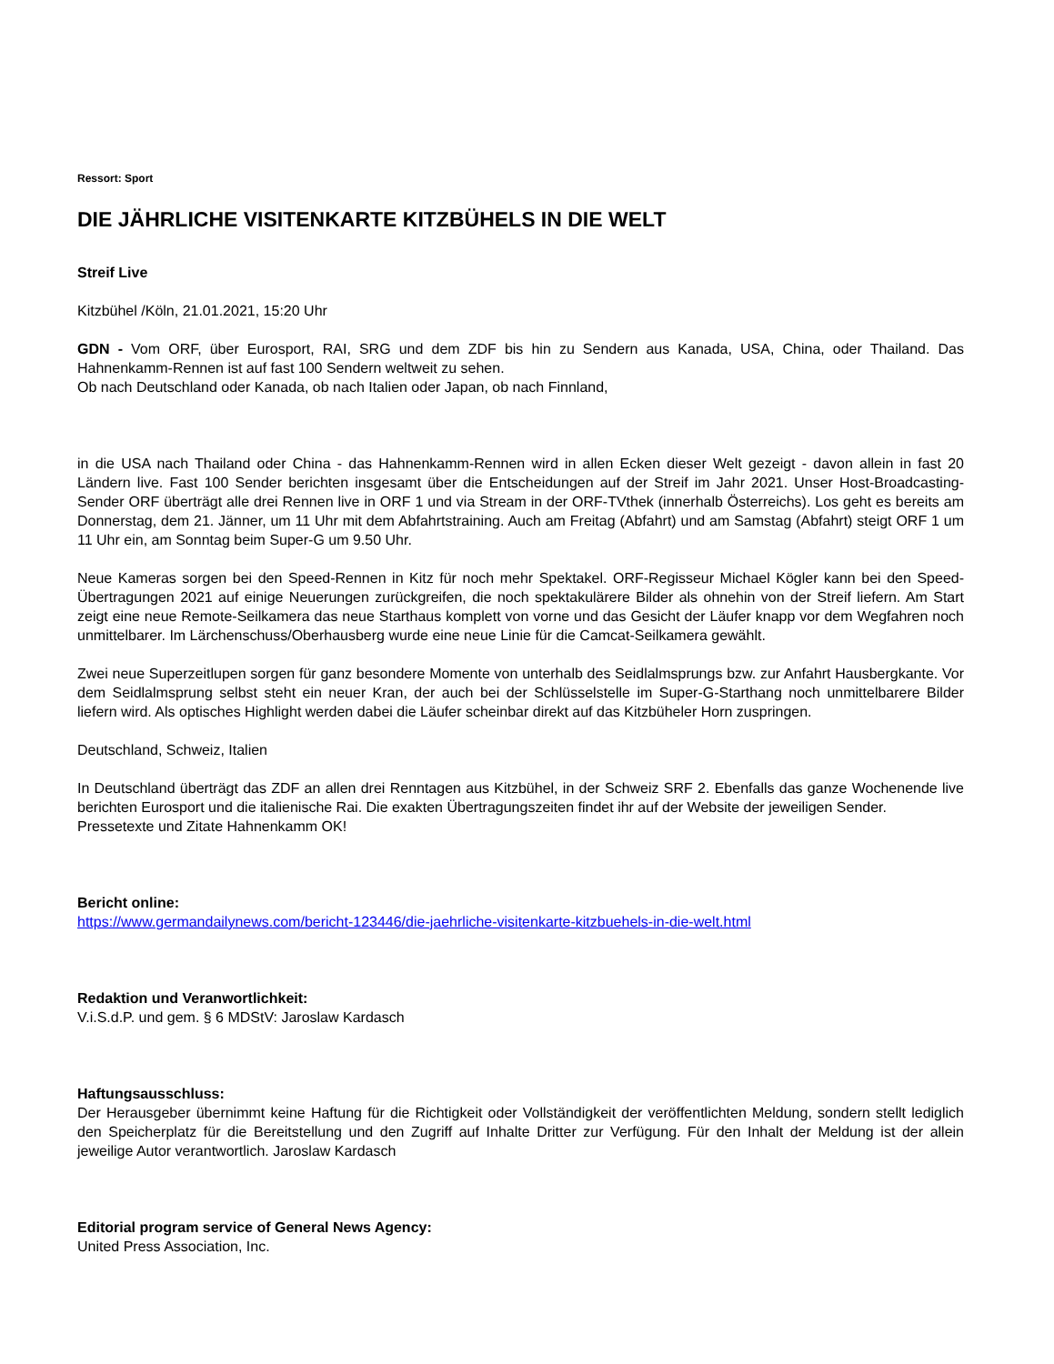Ressort: Sport
DIE JÄHRLICHE VISITENKARTE KITZBÜHELS IN DIE WELT
Streif Live
Kitzbühel /Köln, 21.01.2021, 15:20 Uhr
GDN - Vom ORF, über Eurosport, RAI, SRG und dem ZDF bis hin zu Sendern aus Kanada, USA, China, oder Thailand. Das Hahnenkamm-Rennen ist auf fast 100 Sendern weltweit zu sehen.
Ob nach Deutschland oder Kanada, ob nach Italien oder Japan, ob nach Finnland,
in die USA nach Thailand oder China - das Hahnenkamm-Rennen wird in allen Ecken dieser Welt gezeigt - davon allein in fast 20 Ländern live. Fast 100 Sender berichten insgesamt über die Entscheidungen auf der Streif im Jahr 2021. Unser Host-Broadcasting-Sender ORF überträgt alle drei Rennen live in ORF 1 und via Stream in der ORF-TVthek (innerhalb Österreichs). Los geht es bereits am Donnerstag, dem 21. Jänner, um 11 Uhr mit dem Abfahrtstraining. Auch am Freitag (Abfahrt) und am Samstag (Abfahrt) steigt ORF 1 um 11 Uhr ein, am Sonntag beim Super-G um 9.50 Uhr.
Neue Kameras sorgen bei den Speed-Rennen in Kitz für noch mehr Spektakel. ORF-Regisseur Michael Kögler kann bei den Speed-Übertragungen 2021 auf einige Neuerungen zurückgreifen, die noch spektakulärere Bilder als ohnehin von der Streif liefern. Am Start zeigt eine neue Remote-Seilkamera das neue Starthaus komplett von vorne und das Gesicht der Läufer knapp vor dem Wegfahren noch unmittelbarer. Im Lärchenschuss/Oberhausberg wurde eine neue Linie für die Camcat-Seilkamera gewählt.
Zwei neue Superzeitlupen sorgen für ganz besondere Momente von unterhalb des Seidlalmsprungs bzw. zur Anfahrt Hausbergkante. Vor dem Seidlalmsprung selbst steht ein neuer Kran, der auch bei der Schlüsselstelle im Super-G-Starthang noch unmittelbarere Bilder liefern wird. Als optisches Highlight werden dabei die Läufer scheinbar direkt auf das Kitzbüheler Horn zuspringen.
Deutschland, Schweiz, Italien
In Deutschland überträgt das ZDF an allen drei Renntagen aus Kitzbühel, in der Schweiz SRF 2. Ebenfalls das ganze Wochenende live berichten Eurosport und die italienische Rai. Die exakten Übertragungszeiten findet ihr auf der Website der jeweiligen Sender.
Pressetexte und Zitate Hahnenkamm OK!
Bericht online:
https://www.germandailynews.com/bericht-123446/die-jaehrliche-visitenkarte-kitzbuehels-in-die-welt.html
Redaktion und Veranwortlichkeit:
V.i.S.d.P. und gem. § 6 MDStV: Jaroslaw Kardasch
Haftungsausschluss:
Der Herausgeber übernimmt keine Haftung für die Richtigkeit oder Vollständigkeit der veröffentlichten Meldung, sondern stellt lediglich den Speicherplatz für die Bereitstellung und den Zugriff auf Inhalte Dritter zur Verfügung. Für den Inhalt der Meldung ist der allein jeweilige Autor verantwortlich. Jaroslaw Kardasch
Editorial program service of General News Agency:
United Press Association, Inc.